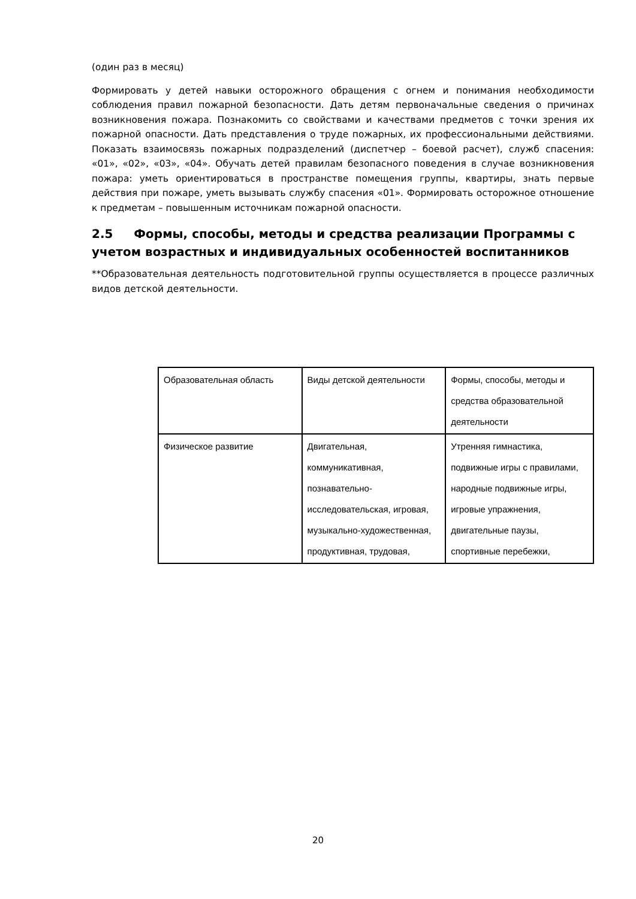(один раз в месяц)
Формировать у детей навыки осторожного обращения с огнем и понимания необходимости соблюдения правил пожарной безопасности. Дать детям первоначальные сведения о причинах возникновения пожара. Познакомить со свойствами и качествами предметов с точки зрения их пожарной опасности. Дать представления о труде пожарных, их профессиональными действиями. Показать взаимосвязь пожарных подразделений (диспетчер – боевой расчет), служб спасения: «01», «02», «03», «04». Обучать детей правилам безопасного поведения в случае возникновения пожара: уметь ориентироваться в пространстве помещения группы, квартиры, знать первые действия при пожаре, уметь вызывать службу спасения «01». Формировать осторожное отношение к предметам – повышенным источникам пожарной опасности.
2.5 Формы, способы, методы и средства реализации Программы с учетом возрастных и индивидуальных особенностей воспитанников
**Образовательная деятельность подготовительной группы осуществляется в процессе различных видов детской деятельности.
| Образовательная область | Виды детской деятельности | Формы, способы, методы и средства образовательной деятельности |
| Физическое развитие | Двигательная, коммуникативная, познавательно-исследовательская, игровая, музыкально-художественная, продуктивная, трудовая, | Утренняя гимнастика, подвижные игры с правилами, народные подвижные игры, игровые упражнения, двигательные паузы, спортивные перебежки, |
20